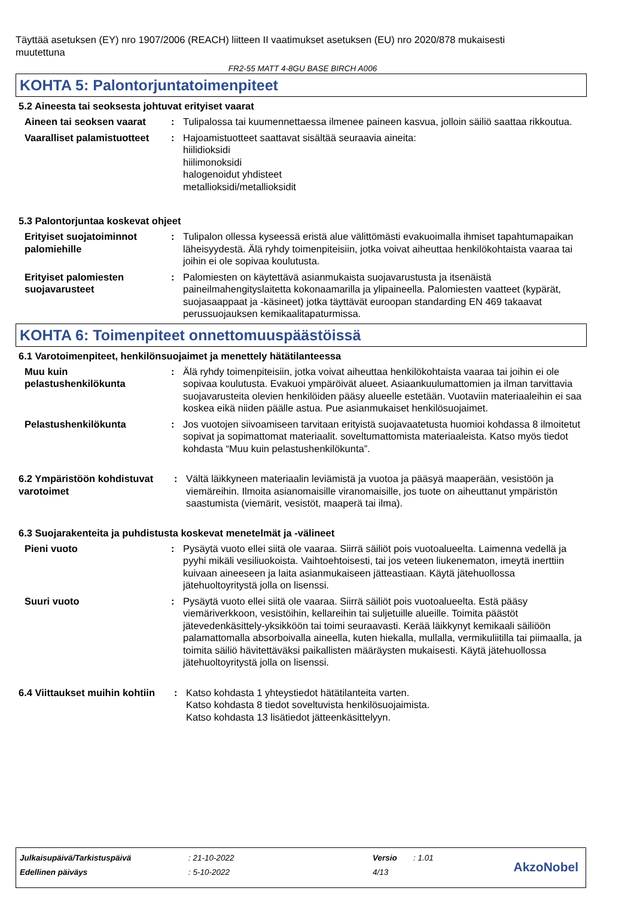Täyttää asetuksen (EY) nro 1907/2006 (REACH) liitteen II vaatimukset asetuksen (EU) nro 2020/878 mukaisesti muutettuna
FR2-55 MATT 4-8GU BASE BIRCH A006
KOHTA 5: Palontorjuntatoimenpiteet
5.2 Aineesta tai seoksesta johtuvat erityiset vaarat
Aineen tai seoksen vaarat
: Tulipalossa tai kuumennettaessa ilmenee paineen kasvua, jolloin säiliö saattaa rikkoutua.
Vaaralliset palamistuotteet
: Hajoamistuotteet saattavat sisältää seuraavia aineita:
hiilidioksidi
hiilimonoksidi
halogenoidut yhdisteet
metallioksidi/metallioksidit
5.3 Palontorjuntaa koskevat ohjeet
Erityiset suojatoiminnot palomiehille
: Tulipalon ollessa kyseessä eristä alue välittömästi evakuoimalla ihmiset tapahtumapaikan läheisyydestä. Älä ryhdy toimenpiteisiin, jotka voivat aiheuttaa henkilökohtaista vaaraa tai joihin ei ole sopivaa koulutusta.
Erityiset palomiesten suojavarusteet
: Palomiesten on käytettävä asianmukaista suojavarustusta ja itsenäistä paineilmahengityslaitetta kokonaamarilla ja ylipaineella. Palomiesten vaatteet (kypärät, suojasaappaat ja -käsineet) jotka täyttävät euroopan standarding EN 469 takaavat perussuojauksen kemikaalitapaturmissa.
KOHTA 6: Toimenpiteet onnettomuuspäästöissä
6.1 Varotoimenpiteet, henkilönsuojaimet ja menettely hätätilanteessa
Muu kuin pelastushenkilökunta
: Älä ryhdy toimenpiteisiin, jotka voivat aiheuttaa henkilökohtaista vaaraa tai joihin ei ole sopivaa koulutusta. Evakuoi ympäröivät alueet. Asiaankuulumattomien ja ilman tarvittavia suojavarusteita olevien henkilöiden pääsy alueelle estetään. Vuotaviin materiaaleihin ei saa koskea eikä niiden päälle astua. Pue asianmukaiset henkilösuojaimet.
Pelastushenkilökunta : Jos vuotojen siivoamiseen tarvitaan erityistä suojavaatetusta huomioi kohdassa 8 ilmoitetut sopivat ja sopimattomat materiaalit. soveltumattomista materiaaleista. Katso myös tiedot kohdasta “Muu kuin pelastushenkilökunta”.
6.2 Ympäristöön kohdistuvat varotoimet
: Vältä läikkyneen materiaalin leviämistä ja vuotoa ja pääsyä maaperään, vesistöön ja viemäreihin. Ilmoita asianomaisille viranomaisille, jos tuote on aiheuttanut ympäristön saastumista (viemärit, vesistöt, maaperä tai ilma).
6.3 Suojarakenteita ja puhdistusta koskevat menetelmät ja -välineet
Pieni vuoto : Pysäytä vuoto ellei siitä ole vaaraa. Siirrä säiliöt pois vuotoalueelta. Laimenna vedellä ja pyyhi mikäli vesiliuokoista. Vaihtoehtoisesti, tai jos veteen liukenematon, imeytä inerttiin kuivaan aineeseen ja laita asianmukaiseen jätteastiaan. Käytä jätehuollossa jätehuoltoyritystä jolla on lisenssi.
Suuri vuoto : Pysäytä vuoto ellei siitä ole vaaraa. Siirrä säiliöt pois vuotoalueelta. Estä pääsy viemäriverkkoon, vesistöihin, kellareihin tai suljetuille alueille. Toimita päästöt jätevedenkäsittely-yksikköön tai toimi seuraavasti. Kerää läikkynyt kemikaali säiliöön palamattomalla absorboivalla aineella, kuten hiekalla, mullalla, vermikuliitilla tai piimaalla, ja toimita säiliö hävitettäväksi paikallisten määräysten mukaisesti. Käytä jätehuollossa jätehuoltoyritystä jolla on lisenssi.
6.4 Viittaukset muihin kohtiin
: Katso kohdasta 1 yhteystiedot hätätilanteita varten.
Katso kohdasta 8 tiedot soveltuvista henkilösuojaimista.
Katso kohdasta 13 lisätiedot jätteenkäsittelyyn.
| Julkaisupäivä/Tarkistuspäivä | : 21-10-2022 | Versio | : 1.01 |
| Edellinen päiväys | : 5-10-2022 | 4/13 | |
AkzoNobel